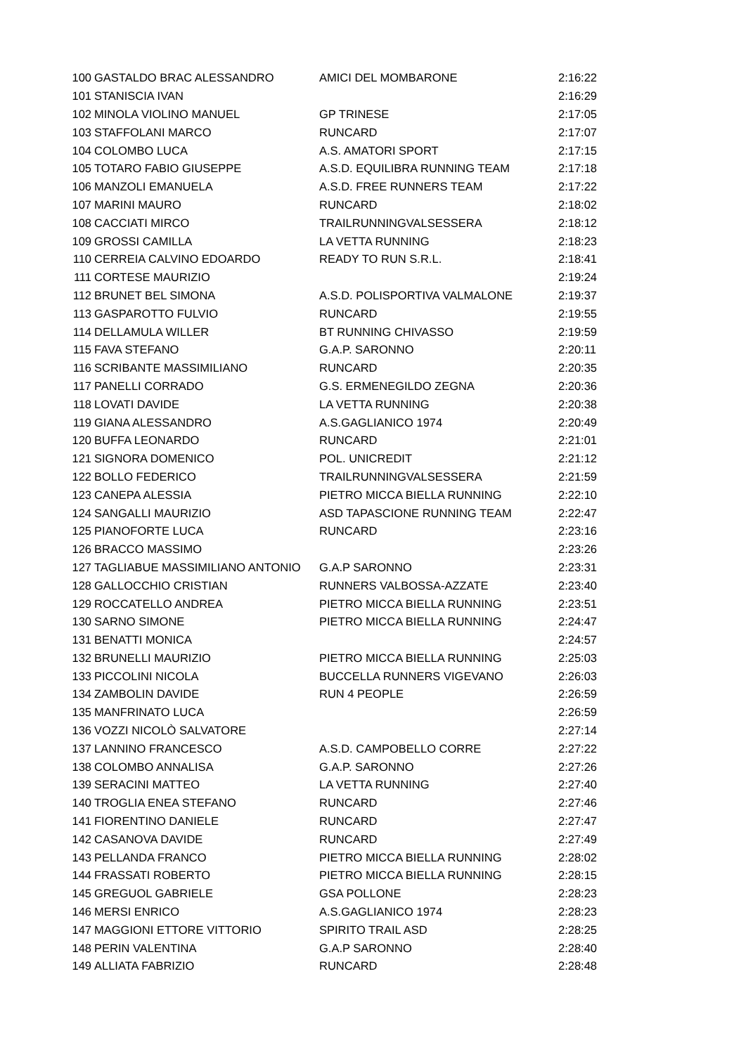| 100 | GASTALDO BRAC ALESSANDRO | AMICI DEL MOMBARONE | 2:16:22 |
| 101 | STANISCIA IVAN | | 2:16:29 |
| 102 | MINOLA VIOLINO MANUEL | GP TRINESE | 2:17:05 |
| 103 | STAFFOLANI MARCO | RUNCARD | 2:17:07 |
| 104 | COLOMBO LUCA | A.S. AMATORI SPORT | 2:17:15 |
| 105 | TOTARO FABIO GIUSEPPE | A.S.D. EQUILIBRA RUNNING TEAM | 2:17:18 |
| 106 | MANZOLI EMANUELA | A.S.D. FREE RUNNERS TEAM | 2:17:22 |
| 107 | MARINI MAURO | RUNCARD | 2:18:02 |
| 108 | CACCIATI MIRCO | TRAILRUNNINGVALSESSERA | 2:18:12 |
| 109 | GROSSI CAMILLA | LA VETTA RUNNING | 2:18:23 |
| 110 | CERREIA CALVINO EDOARDO | READY TO RUN S.R.L. | 2:18:41 |
| 111 | CORTESE MAURIZIO | | 2:19:24 |
| 112 | BRUNET BEL SIMONA | A.S.D. POLISPORTIVA VALMALONE | 2:19:37 |
| 113 | GASPAROTTO FULVIO | RUNCARD | 2:19:55 |
| 114 | DELLAMULA WILLER | BT RUNNING CHIVASSO | 2:19:59 |
| 115 | FAVA STEFANO | G.A.P. SARONNO | 2:20:11 |
| 116 | SCRIBANTE MASSIMILIANO | RUNCARD | 2:20:35 |
| 117 | PANELLI CORRADO | G.S. ERMENEGILDO ZEGNA | 2:20:36 |
| 118 | LOVATI DAVIDE | LA VETTA RUNNING | 2:20:38 |
| 119 | GIANA ALESSANDRO | A.S.GAGLIANICO 1974 | 2:20:49 |
| 120 | BUFFA LEONARDO | RUNCARD | 2:21:01 |
| 121 | SIGNORA DOMENICO | POL. UNICREDIT | 2:21:12 |
| 122 | BOLLO FEDERICO | TRAILRUNNINGVALSESSERA | 2:21:59 |
| 123 | CANEPA ALESSIA | PIETRO MICCA BIELLA RUNNING | 2:22:10 |
| 124 | SANGALLI MAURIZIO | ASD TAPASCIONE RUNNING TEAM | 2:22:47 |
| 125 | PIANOFORTE LUCA | RUNCARD | 2:23:16 |
| 126 | BRACCO MASSIMO | | 2:23:26 |
| 127 | TAGLIABUE MASSIMILIANO ANTONIO | G.A.P SARONNO | 2:23:31 |
| 128 | GALLOCCHIO CRISTIAN | RUNNERS VALBOSSA-AZZATE | 2:23:40 |
| 129 | ROCCATELLO ANDREA | PIETRO MICCA BIELLA RUNNING | 2:23:51 |
| 130 | SARNO SIMONE | PIETRO MICCA BIELLA RUNNING | 2:24:47 |
| 131 | BENATTI MONICA | | 2:24:57 |
| 132 | BRUNELLI MAURIZIO | PIETRO MICCA BIELLA RUNNING | 2:25:03 |
| 133 | PICCOLINI NICOLA | BUCCELLA RUNNERS VIGEVANO | 2:26:03 |
| 134 | ZAMBOLIN DAVIDE | RUN 4 PEOPLE | 2:26:59 |
| 135 | MANFRINATO LUCA | | 2:26:59 |
| 136 | VOZZI NICOLÒ SALVATORE | | 2:27:14 |
| 137 | LANNINO FRANCESCO | A.S.D. CAMPOBELLO CORRE | 2:27:22 |
| 138 | COLOMBO ANNALISA | G.A.P. SARONNO | 2:27:26 |
| 139 | SERACINI MATTEO | LA VETTA RUNNING | 2:27:40 |
| 140 | TROGLIA ENEA STEFANO | RUNCARD | 2:27:46 |
| 141 | FIORENTINO DANIELE | RUNCARD | 2:27:47 |
| 142 | CASANOVA DAVIDE | RUNCARD | 2:27:49 |
| 143 | PELLANDA FRANCO | PIETRO MICCA BIELLA RUNNING | 2:28:02 |
| 144 | FRASSATI ROBERTO | PIETRO MICCA BIELLA RUNNING | 2:28:15 |
| 145 | GREGUOL GABRIELE | GSA POLLONE | 2:28:23 |
| 146 | MERSI ENRICO | A.S.GAGLIANICO 1974 | 2:28:23 |
| 147 | MAGGIONI ETTORE VITTORIO | SPIRITO TRAIL ASD | 2:28:25 |
| 148 | PERIN VALENTINA | G.A.P SARONNO | 2:28:40 |
| 149 | ALLIATA FABRIZIO | RUNCARD | 2:28:48 |